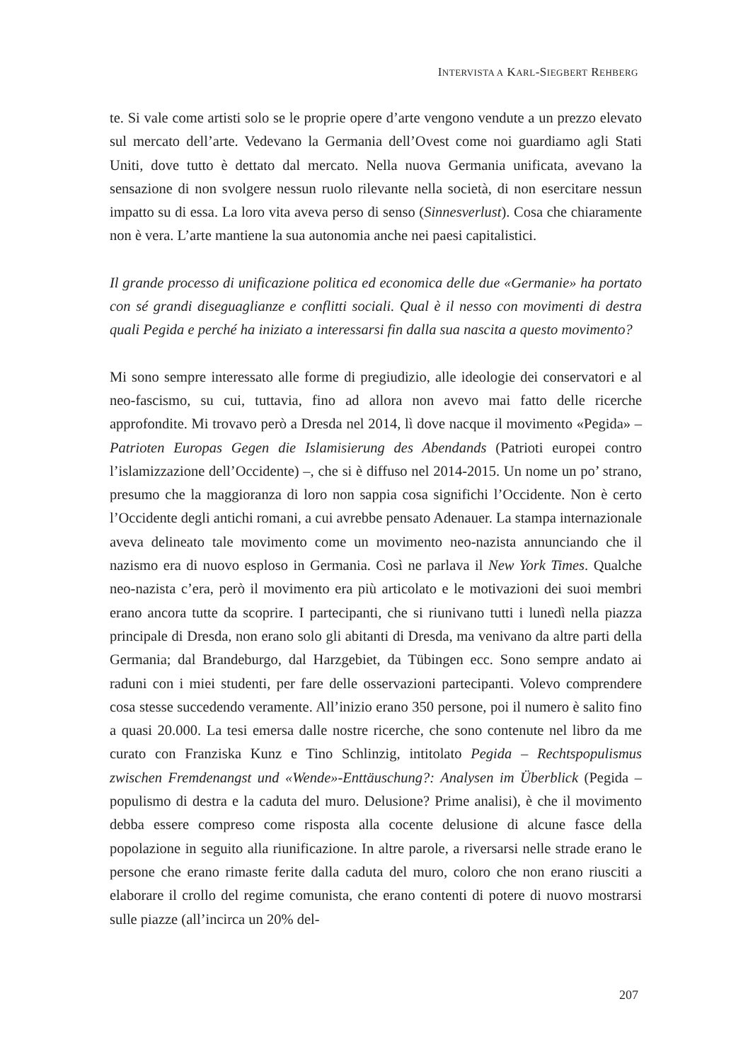INTERVISTA A KARL-SIEGBERT REHBERG
te. Si vale come artisti solo se le proprie opere d’arte vengono vendute a un prezzo elevato sul mercato dell’arte. Vedevano la Germania dell’Ovest come noi guardiamo agli Stati Uniti, dove tutto è dettato dal mercato. Nella nuova Germania unificata, avevano la sensazione di non svolgere nessun ruolo rilevante nella società, di non esercitare nessun impatto su di essa. La loro vita aveva perso di senso (Sinnesverlust). Cosa che chiaramente non è vera. L’arte mantiene la sua autonomia anche nei paesi capitalistici.
Il grande processo di unificazione politica ed economica delle due «Germanie» ha portato con sé grandi diseguaglianze e conflitti sociali. Qual è il nesso con movimenti di destra quali Pegida e perché ha iniziato a interessarsi fin dalla sua nascita a questo movimento?
Mi sono sempre interessato alle forme di pregiudizio, alle ideologie dei conservatori e al neo-fascismo, su cui, tuttavia, fino ad allora non avevo mai fatto delle ricerche approfondite. Mi trovavo però a Dresda nel 2014, lì dove nacque il movimento «Pegida» – Patrioten Europas Gegen die Islamisierung des Abendands (Patrioti europei contro l’islamizzazione dell’Occidente) –, che si è diffuso nel 2014-2015. Un nome un po’ strano, presumo che la maggioranza di loro non sappia cosa significhi l’Occidente. Non è certo l’Occidente degli antichi romani, a cui avrebbe pensato Adenauer. La stampa internazionale aveva delineato tale movimento come un movimento neo-nazista annunciando che il nazismo era di nuovo esploso in Germania. Così ne parlava il New York Times. Qualche neo-nazista c’era, però il movimento era più articolato e le motivazioni dei suoi membri erano ancora tutte da scoprire. I partecipanti, che si riunivano tutti i lunedì nella piazza principale di Dresda, non erano solo gli abitanti di Dresda, ma venivano da altre parti della Germania; dal Brandeburgo, dal Harzgebiet, da Tübingen ecc. Sono sempre andato ai raduni con i miei studenti, per fare delle osservazioni partecipanti. Volevo comprendere cosa stesse succedendo veramente. All’inizio erano 350 persone, poi il numero è salito fino a quasi 20.000. La tesi emersa dalle nostre ricerche, che sono contenute nel libro da me curato con Franziska Kunz e Tino Schlinzig, intitolato Pegida – Rechtspopulismus zwischen Fremdenangst und «Wende»-Enttäuschung?: Analysen im Überblick (Pegida – populismo di destra e la caduta del muro. Delusione? Prime analisi), è che il movimento debba essere compreso come risposta alla cocente delusione di alcune fasce della popolazione in seguito alla riunificazione. In altre parole, a riversarsi nelle strade erano le persone che erano rimaste ferite dalla caduta del muro, coloro che non erano riusciti a elaborare il crollo del regime comunista, che erano contenti di potere di nuovo mostrarsi sulle piazze (all’incirca un 20% del-
207